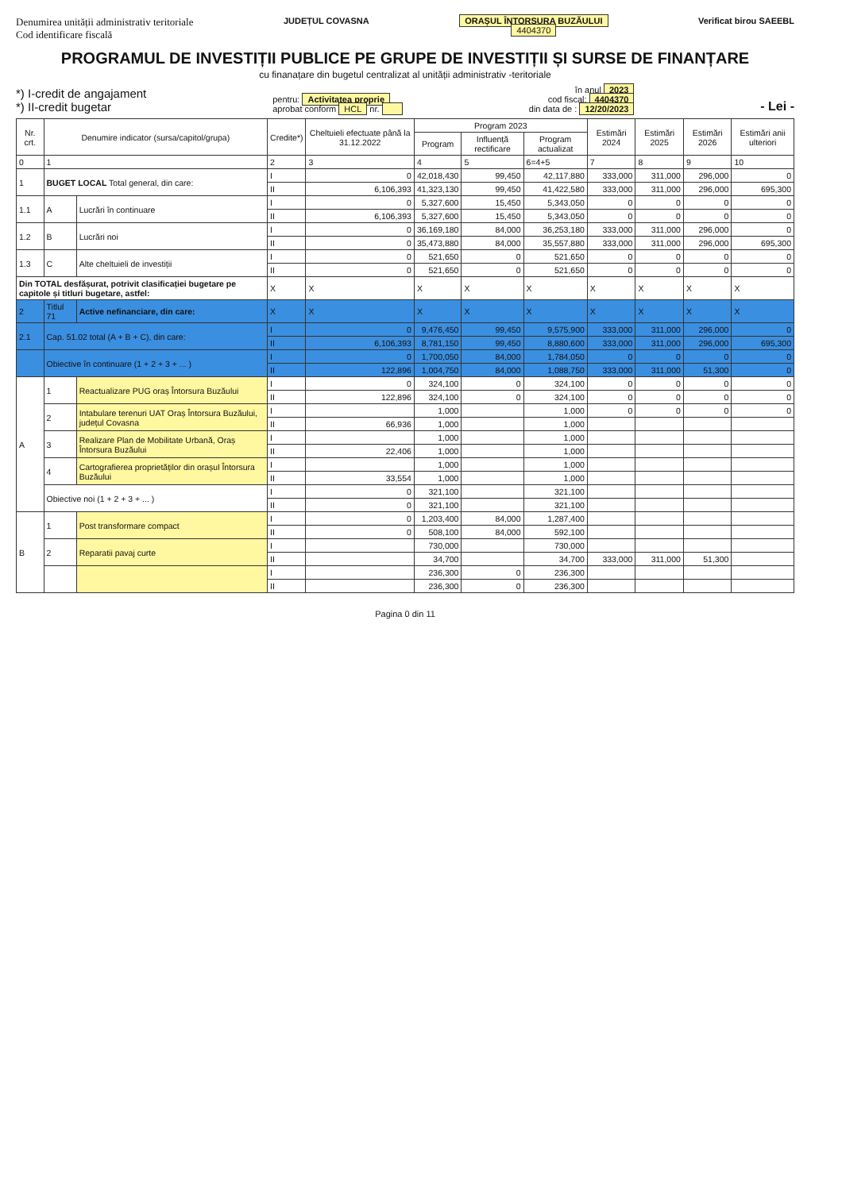Denumirea unității administrativ teritoriale
Cod identificare fiscală
JUDEȚUL COVASNA ORAȘUL ÎNTORSURA BUZĂULUI
4404370
Verificat birou SAEEBL
PROGRAMUL DE INVESTIȚII PUBLICE PE GRUPE DE INVESTIȚII ȘI SURSE DE FINANȚARE
cu finanațare din bugetul centralizat al unității administrativ -teritoriale
*) I-credit de angajament
*) II-credit bugetar
pentru: Activitatea proprie
aprobat conform HCL nr.
în anul 2023
cod fiscal: 4404370
din data de : 12/20/2023
- Lei -
| Nr. crt. | Denumire indicator (sursa/capitol/grupa) | | Credite*) | Cheltuieli efectuate până la 31.12.2022 | Program 2023 | | | Estimări 2024 | Estimări 2025 | Estimări 2026 | Estimări anii ulteriori |
| --- | --- | --- | --- | --- | --- | --- | --- | --- | --- | --- | --- |
| | | | | | Program | Influență rectificare | Program actualizat | | | | |
| 0 | 1 | | 2 | 3 | 4 | 5 | 6=4+5 | 7 | 8 | 9 | 10 |
| 1 | BUGET LOCAL Total general, din care: | | I | 0 | 42,018,430 | 99,450 | 42,117,880 | 333,000 | 311,000 | 296,000 | 0 |
| | | | II | 6,106,393 | 41,323,130 | 99,450 | 41,422,580 | 333,000 | 311,000 | 296,000 | 695,300 |
| 1.1 | A | Lucrări în continuare | I | 0 | 5,327,600 | 15,450 | 5,343,050 | 0 | 0 | 0 | 0 |
| | | | II | 6,106,393 | 5,327,600 | 15,450 | 5,343,050 | 0 | 0 | 0 | 0 |
| 1.2 | B | Lucrări noi | I | 0 | 36,169,180 | 84,000 | 36,253,180 | 333,000 | 311,000 | 296,000 | 0 |
| | | | II | 0 | 35,473,880 | 84,000 | 35,557,880 | 333,000 | 311,000 | 296,000 | 695,300 |
| 1.3 | C | Alte cheltuieli de investiții | I | 0 | 521,650 | 0 | 521,650 | 0 | 0 | 0 | 0 |
| | | | II | 0 | 521,650 | 0 | 521,650 | 0 | 0 | 0 | 0 |
| Din TOTAL desfășurat, potrivit clasificației bugetare pe capitole și titluri bugetare, astfel: | | | X | X | X | X | X | X | X | X | X |
| 2 | Titlul 71 | Active nefinanciare, din care: | X | X | X | X | X | X | X | X | X |
| 2.1 | Cap. 51.02 total (A + B + C), din care: | | I | 0 | 9,476,450 | 99,450 | 9,575,900 | 333,000 | 311,000 | 296,000 | 0 |
| | | | II | 6,106,393 | 8,781,150 | 99,450 | 8,880,600 | 333,000 | 311,000 | 296,000 | 695,300 |
| | Obiective în continuare (1 + 2 + 3 + ... ) | | I | 0 | 1,700,050 | 84,000 | 1,784,050 | 0 | 0 | 0 | 0 |
| | | | II | 122,896 | 1,004,750 | 84,000 | 1,088,750 | 333,000 | 311,000 | 51,300 | 0 |
| A | 1 | Reactualizare PUG oraș Întorsura Buzăului | I | 0 | 324,100 | 0 | 324,100 | 0 | 0 | 0 | 0 |
| | | | II | 122,896 | 324,100 | 0 | 324,100 | 0 | 0 | 0 | 0 |
| | 2 | Intabulare terenuri UAT Oraș Întorsura Buzăului, județul Covasna | I | | 1,000 | | 1,000 | 0 | 0 | 0 | 0 |
| | | | II | 66,936 | 1,000 | | 1,000 | | | | |
| | 3 | Realizare Plan de Mobilitate Urbană, Oraș Întorsura Buzăului | I | | 1,000 | | 1,000 | | | | |
| | | | II | 22,406 | 1,000 | | 1,000 | | | | |
| | 4 | Cartografierea proprietăților din orașul Întorsura Buzăului | I | | 1,000 | | 1,000 | | | | |
| | | | II | 33,554 | 1,000 | | 1,000 | | | | |
| | Obiective noi (1 + 2 + 3 + ... ) | | I | 0 | 321,100 | | 321,100 | | | | |
| | | | II | 0 | 321,100 | | 321,100 | | | | |
| B | 1 | Post transformare compact | I | 0 | 1,203,400 | 84,000 | 1,287,400 | | | | |
| | | | II | 0 | 508,100 | 84,000 | 592,100 | | | | |
| | 2 | Reparatii pavaj curte | I | | 730,000 | | 730,000 | | | | |
| | | | II | | 34,700 | | 34,700 | 333,000 | 311,000 | 51,300 | |
| | | | I | | 236,300 | 0 | 236,300 | | | | |
| | | | II | | 236,300 | 0 | 236,300 | | | | |
Pagina 0 din 11